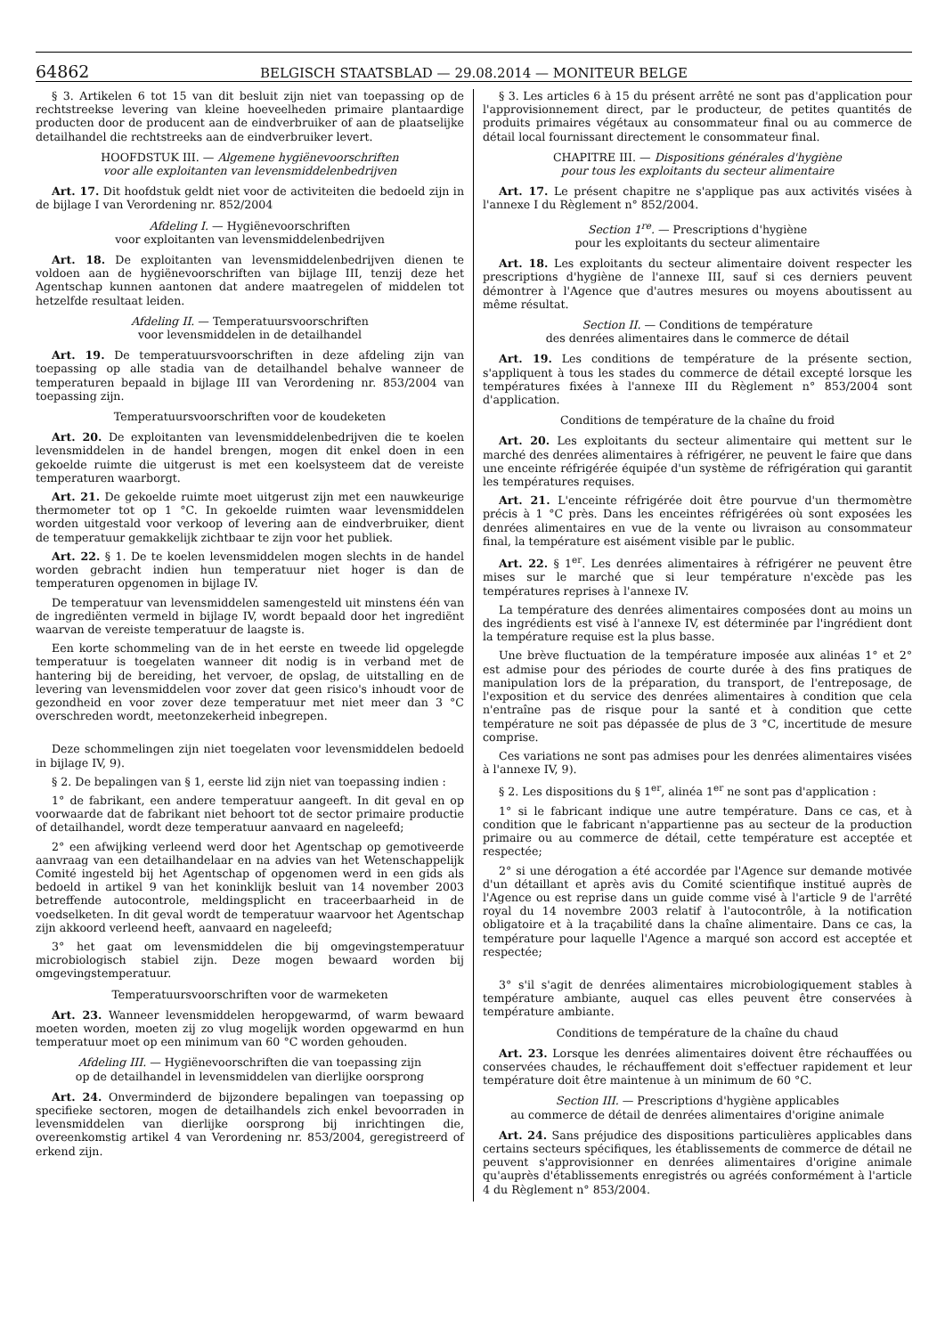64862
BELGISCH STAATSBLAD — 29.08.2014 — MONITEUR BELGE
§ 3. Artikelen 6 tot 15 van dit besluit zijn niet van toepassing op de rechtstreekse levering van kleine hoeveelheden primaire plantaardige producten door de producent aan de eindverbruiker of aan de plaatselijke detailhandel die rechtstreeks aan de eindverbruiker levert.
HOOFDSTUK III. — Algemene hygiënevoorschriften
voor alle exploitanten van levensmiddelenbedrijven
Art. 17. Dit hoofdstuk geldt niet voor de activiteiten die bedoeld zijn in de bijlage I van Verordening nr. 852/2004
Afdeling I. — Hygiënevoorschriften
voor exploitanten van levensmiddelenbedrijven
Art. 18. De exploitanten van levensmiddelenbedrijven dienen te voldoen aan de hygiënevoorschriften van bijlage III, tenzij deze het Agentschap kunnen aantonen dat andere maatregelen of middelen tot hetzelfde resultaat leiden.
Afdeling II. — Temperatuursvoorschriften
voor levensmiddelen in de detailhandel
Art. 19. De temperatuursvoorschriften in deze afdeling zijn van toepassing op alle stadia van de detailhandel behalve wanneer de temperaturen bepaald in bijlage III van Verordening nr. 853/2004 van toepassing zijn.
Temperatuursvoorschriften voor de koudeketen
Art. 20. De exploitanten van levensmiddelenbedrijven die te koelen levensmiddelen in de handel brengen, mogen dit enkel doen in een gekoelde ruimte die uitgerust is met een koelsysteem dat de vereiste temperaturen waarborgt.
Art. 21. De gekoelde ruimte moet uitgerust zijn met een nauwkeurige thermometer tot op 1 °C. In gekoelde ruimten waar levensmiddelen worden uitgestald voor verkoop of levering aan de eindverbruiker, dient de temperatuur gemakkelijk zichtbaar te zijn voor het publiek.
Art. 22. § 1. De te koelen levensmiddelen mogen slechts in de handel worden gebracht indien hun temperatuur niet hoger is dan de temperaturen opgenomen in bijlage IV.
De temperatuur van levensmiddelen samengesteld uit minstens één van de ingrediënten vermeld in bijlage IV, wordt bepaald door het ingrediënt waarvan de vereiste temperatuur de laagste is.
Een korte schommeling van de in het eerste en tweede lid opgelegde temperatuur is toegelaten wanneer dit nodig is in verband met de hantering bij de bereiding, het vervoer, de opslag, de uitstalling en de levering van levensmiddelen voor zover dat geen risico's inhoudt voor de gezondheid en voor zover deze temperatuur met niet meer dan 3 °C overschreden wordt, meetonzekerheid inbegrepen.
Deze schommelingen zijn niet toegelaten voor levensmiddelen bedoeld in bijlage IV, 9).
§ 2. De bepalingen van § 1, eerste lid zijn niet van toepassing indien :
1° de fabrikant, een andere temperatuur aangeeft. In dit geval en op voorwaarde dat de fabrikant niet behoort tot de sector primaire productie of detailhandel, wordt deze temperatuur aanvaard en nageleefd;
2° een afwijking verleend werd door het Agentschap op gemotiveerde aanvraag van een detailhandelaar en na advies van het Wetenschappelijk Comité ingesteld bij het Agentschap of opgenomen werd in een gids als bedoeld in artikel 9 van het koninklijk besluit van 14 november 2003 betreffende autocontrole, meldingsplicht en traceerbaarheid in de voedselketen. In dit geval wordt de temperatuur waarvoor het Agentschap zijn akkoord verleend heeft, aanvaard en nageleefd;
3° het gaat om levensmiddelen die bij omgevingstemperatuur microbiologisch stabiel zijn. Deze mogen bewaard worden bij omgevingstemperatuur.
Temperatuursvoorschriften voor de warmeketen
Art. 23. Wanneer levensmiddelen heropgewarmd, of warm bewaard moeten worden, moeten zij zo vlug mogelijk worden opgewarmd en hun temperatuur moet op een minimum van 60 °C worden gehouden.
Afdeling III. — Hygiënevoorschriften die van toepassing zijn
op de detailhandel in levensmiddelen van dierlijke oorsprong
Art. 24. Onverminderd de bijzondere bepalingen van toepassing op specifieke sectoren, mogen de detailhandels zich enkel bevoorraden in levensmiddelen van dierlijke oorsprong bij inrichtingen die, overeenkomstig artikel 4 van Verordening nr. 853/2004, geregistreerd of erkend zijn.
§ 3. Les articles 6 à 15 du présent arrêté ne sont pas d'application pour l'approvisionnement direct, par le producteur, de petites quantités de produits primaires végétaux au consommateur final ou au commerce de détail local fournissant directement le consommateur final.
CHAPITRE III. — Dispositions générales d'hygiène
pour tous les exploitants du secteur alimentaire
Art. 17. Le présent chapitre ne s'applique pas aux activités visées à l'annexe I du Règlement n° 852/2004.
Section 1<sup>re</sup>. — Prescriptions d'hygiène
pour les exploitants du secteur alimentaire
Art. 18. Les exploitants du secteur alimentaire doivent respecter les prescriptions d'hygiène de l'annexe III, sauf si ces derniers peuvent démontrer à l'Agence que d'autres mesures ou moyens aboutissent au même résultat.
Section II. — Conditions de température
des denrées alimentaires dans le commerce de détail
Art. 19. Les conditions de température de la présente section, s'appliquent à tous les stades du commerce de détail excepté lorsque les températures fixées à l'annexe III du Règlement n° 853/2004 sont d'application.
Conditions de température de la chaîne du froid
Art. 20. Les exploitants du secteur alimentaire qui mettent sur le marché des denrées alimentaires à réfrigérer, ne peuvent le faire que dans une enceinte réfrigérée équipée d'un système de réfrigération qui garantit les températures requises.
Art. 21. L'enceinte réfrigérée doit être pourvue d'un thermomètre précis à 1 °C près. Dans les enceintes réfrigérées où sont exposées les denrées alimentaires en vue de la vente ou livraison au consommateur final, la température est aisément visible par le public.
Art. 22. § 1<sup>er</sup>. Les denrées alimentaires à réfrigérer ne peuvent être mises sur le marché que si leur température n'excède pas les températures reprises à l'annexe IV.
La température des denrées alimentaires composées dont au moins un des ingrédients est visé à l'annexe IV, est déterminée par l'ingrédient dont la température requise est la plus basse.
Une brève fluctuation de la température imposée aux alinéas 1° et 2° est admise pour des périodes de courte durée à des fins pratiques de manipulation lors de la préparation, du transport, de l'entreposage, de l'exposition et du service des denrées alimentaires à condition que cela n'entraîne pas de risque pour la santé et à condition que cette température ne soit pas dépassée de plus de 3 °C, incertitude de mesure comprise.
Ces variations ne sont pas admises pour les denrées alimentaires visées à l'annexe IV, 9).
§ 2. Les dispositions du § 1<sup>er</sup>, alinéa 1<sup>er</sup> ne sont pas d'application :
1° si le fabricant indique une autre température. Dans ce cas, et à condition que le fabricant n'appartienne pas au secteur de la production primaire ou au commerce de détail, cette température est acceptée et respectée;
2° si une dérogation a été accordée par l'Agence sur demande motivée d'un détaillant et après avis du Comité scientifique institué auprès de l'Agence ou est reprise dans un guide comme visé à l'article 9 de l'arrêté royal du 14 novembre 2003 relatif à l'autocontrôle, à la notification obligatoire et à la traçabilité dans la chaîne alimentaire. Dans ce cas, la température pour laquelle l'Agence a marqué son accord est acceptée et respectée;
3° s'il s'agit de denrées alimentaires microbiologiquement stables à température ambiante, auquel cas elles peuvent être conservées à température ambiante.
Conditions de température de la chaîne du chaud
Art. 23. Lorsque les denrées alimentaires doivent être réchauffées ou conservées chaudes, le réchauffement doit s'effectuer rapidement et leur température doit être maintenue à un minimum de 60 °C.
Section III. — Prescriptions d'hygiène applicables
au commerce de détail de denrées alimentaires d'origine animale
Art. 24. Sans préjudice des dispositions particulières applicables dans certains secteurs spécifiques, les établissements de commerce de détail ne peuvent s'approvisionner en denrées alimentaires d'origine animale qu'auprès d'établissements enregistrés ou agréés conformément à l'article 4 du Règlement n° 853/2004.